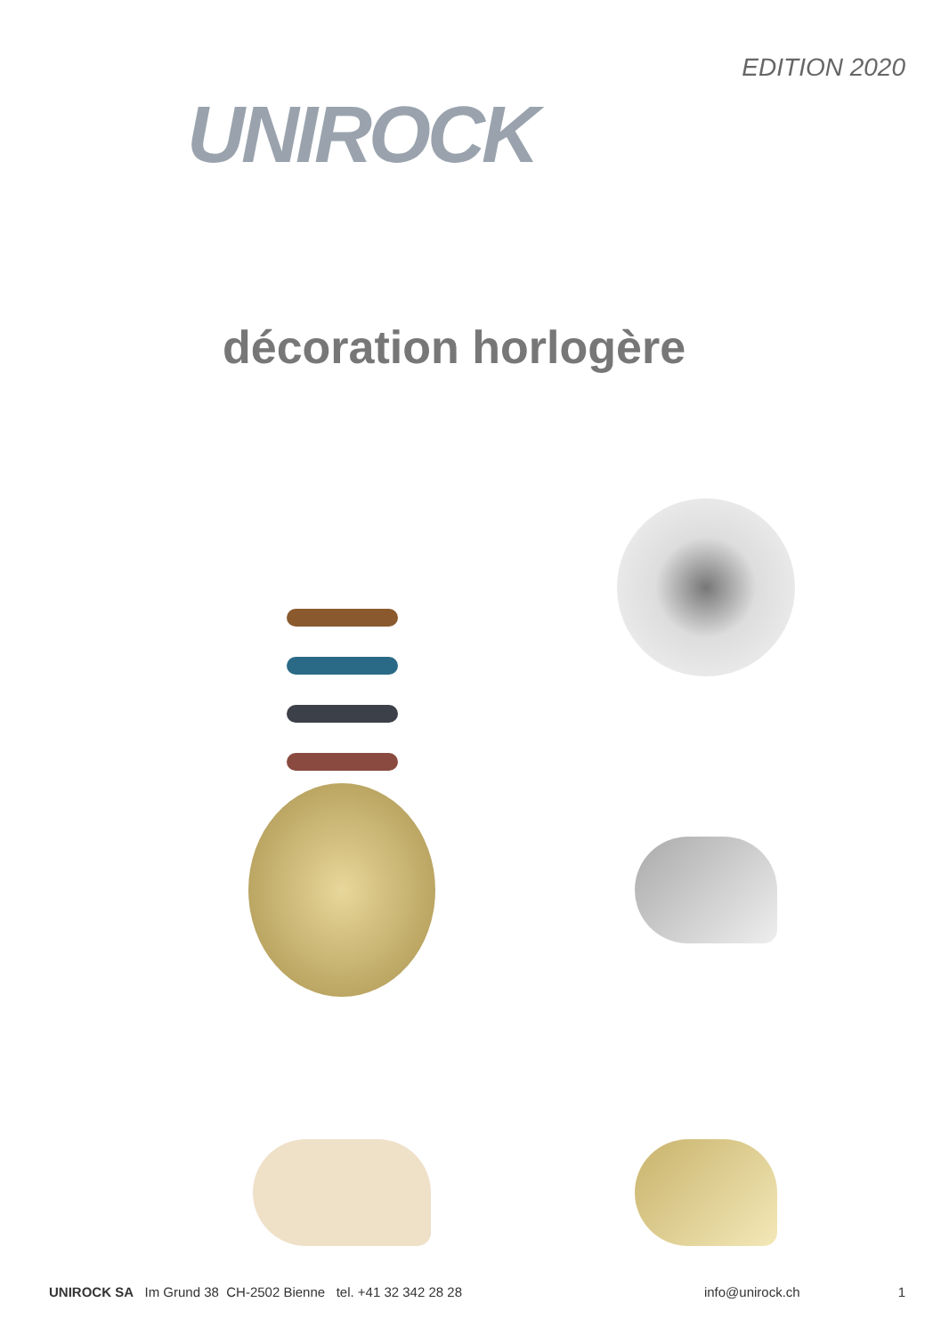UNIROCK
EDITION 2020
décoration horlogère
UNIROCK SA Im Grund 38 CH-2502 Bienne tel. +41 32 342 28 28
info@unirock.ch 1